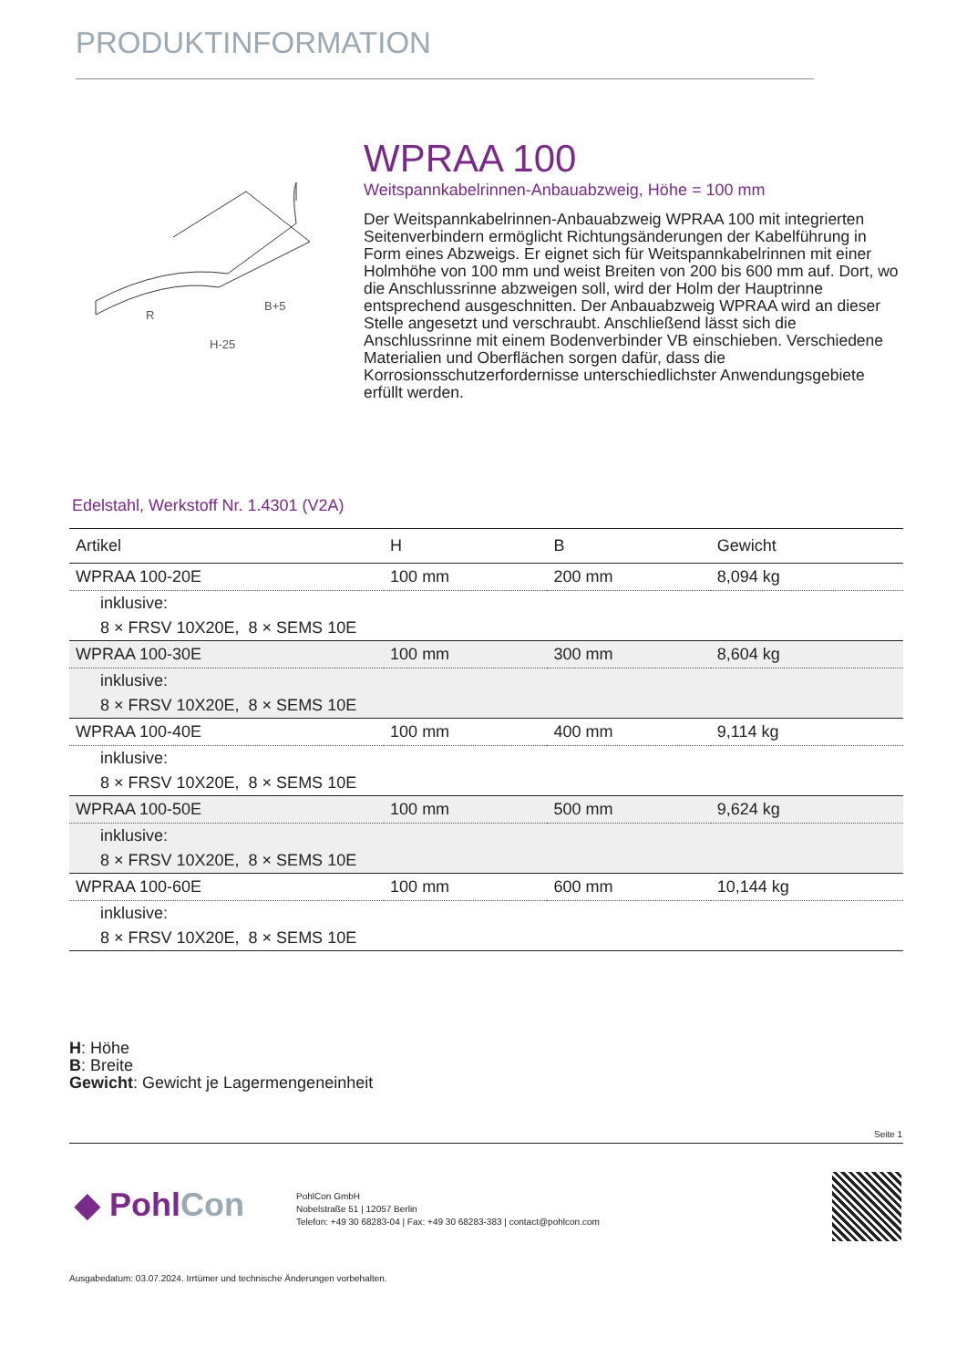PRODUKTINFORMATION
R
B+5
H-25
WPRAA 100
Weitspannkabelrinnen-Anbauabzweig, Höhe = 100 mm
Der Weitspannkabelrinnen-Anbauabzweig WPRAA 100 mit integrierten Seitenverbindern ermöglicht Richtungsänderungen der Kabelführung in Form eines Abzweigs. Er eignet sich für Weitspannkabelrinnen mit einer Holmhöhe von 100 mm und weist Breiten von 200 bis 600 mm auf. Dort, wo die Anschlussrinne abzweigen soll, wird der Holm der Hauptrinne entsprechend ausgeschnitten. Der Anbauabzweig WPRAA wird an dieser Stelle angesetzt und verschraubt. Anschließend lässt sich die Anschlussrinne mit einem Bodenverbinder VB einschieben. Verschiedene Materialien und Oberflächen sorgen dafür, dass die Korrosionsschutzerfordernisse unterschiedlichster Anwendungsgebiete erfüllt werden.
Edelstahl, Werkstoff Nr. 1.4301 (V2A)
| Artikel | H | B | Gewicht |
| --- | --- | --- | --- |
| WPRAA 100-20E | 100 mm | 200 mm | 8,094 kg |
| inklusive: | | | |
| 8 × FRSV 10X20E, 8 × SEMS 10E | | | |
| WPRAA 100-30E | 100 mm | 300 mm | 8,604 kg |
| inklusive: | | | |
| 8 × FRSV 10X20E, 8 × SEMS 10E | | | |
| WPRAA 100-40E | 100 mm | 400 mm | 9,114 kg |
| inklusive: | | | |
| 8 × FRSV 10X20E, 8 × SEMS 10E | | | |
| WPRAA 100-50E | 100 mm | 500 mm | 9,624 kg |
| inklusive: | | | |
| 8 × FRSV 10X20E, 8 × SEMS 10E | | | |
| WPRAA 100-60E | 100 mm | 600 mm | 10,144 kg |
| inklusive: | | | |
| 8 × FRSV 10X20E, 8 × SEMS 10E | | | |
H: Höhe
B: Breite
Gewicht: Gewicht je Lagermengeneinheit
Seite 1
◆ PohlCon
PohlCon GmbH
Nobelstraße 51 | 12057 Berlin
Telefon: +49 30 68283-04 | Fax: +49 30 68283-383 | contact@pohlcon.com
Ausgabedatum: 03.07.2024. Irrtümer und technische Änderungen vorbehalten.